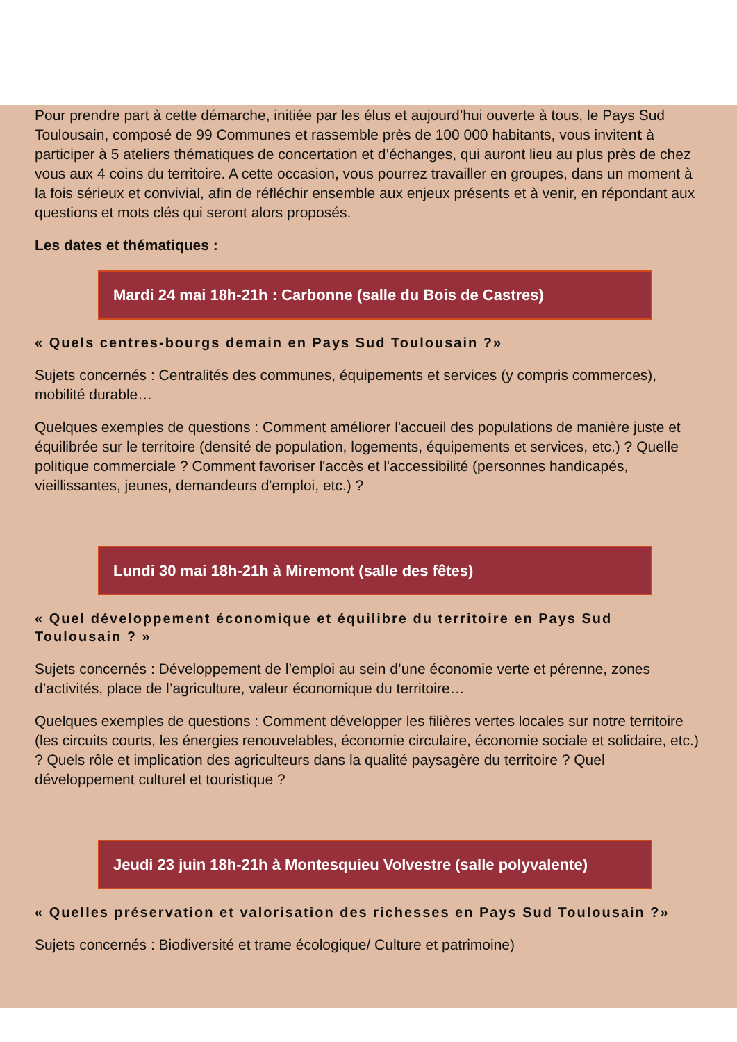Pour prendre part à cette démarche, initiée par les élus et aujourd’hui ouverte à tous, le Pays Sud Toulousain, composé de 99 Communes et rassemble près de 100 000 habitants, vous invitent à participer à 5 ateliers thématiques de concertation et d’échanges, qui auront lieu au plus près de chez vous aux 4 coins du territoire. A cette occasion, vous pourrez travailler en groupes, dans un moment à la fois sérieux et convivial, afin de réfléchir ensemble aux enjeux présents et à venir, en répondant aux questions et mots clés qui seront alors proposés.
Les dates et thématiques :
Mardi 24 mai 18h-21h : Carbonne (salle du Bois de Castres)
« Quels centres-bourgs demain en Pays Sud Toulousain ?»
Sujets concernés : Centralités des communes, équipements et services (y compris commerces), mobilité durable…
Quelques exemples de questions : Comment améliorer l'accueil des populations de manière juste et équilibrée sur le territoire (densité de population, logements, équipements et services, etc.) ? Quelle politique commerciale ? Comment favoriser l'accès et l'accessibilité (personnes handicapés, vieillissantes, jeunes, demandeurs d'emploi, etc.) ?
Lundi 30 mai 18h-21h à Miremont (salle des fêtes)
« Quel développement économique et équilibre du territoire en Pays Sud Toulousain ? »
Sujets concernés : Développement de l’emploi au sein d’une économie verte et pérenne, zones d’activités, place de l’agriculture, valeur économique du territoire…
Quelques exemples de questions : Comment développer les filières vertes locales sur notre territoire (les circuits courts, les énergies renouvelables, économie circulaire, économie sociale et solidaire, etc.) ? Quels rôle et implication des agriculteurs dans la qualité paysagère du territoire ? Quel développement culturel et touristique ?
Jeudi 23 juin 18h-21h à Montesquieu Volvestre (salle polyvalente)
« Quelles préservation et valorisation des richesses en Pays Sud Toulousain ?»
Sujets concernés : Biodiversité et trame écologique/ Culture et patrimoine)